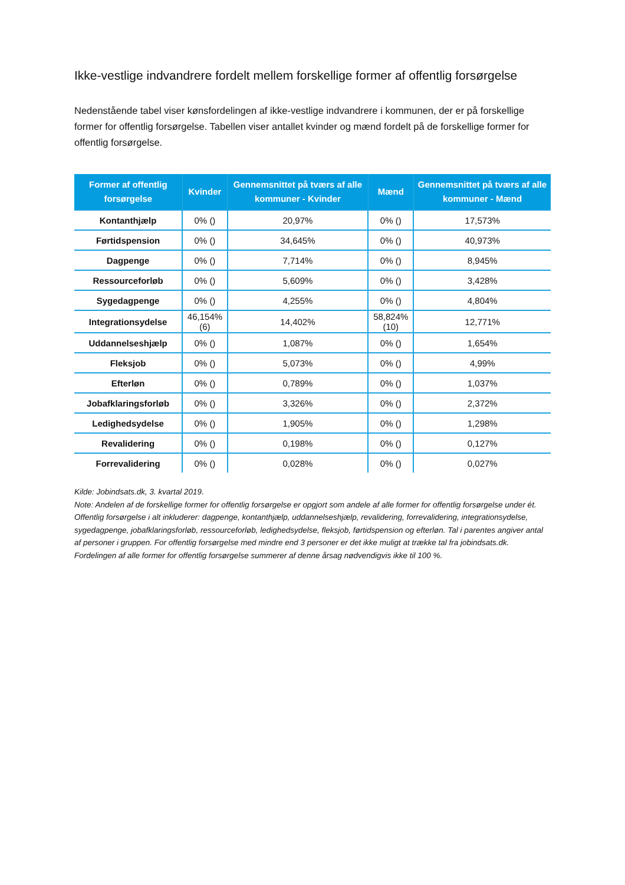Ikke-vestlige indvandrere fordelt mellem forskellige former af offentlig forsørgelse
Nedenstående tabel viser kønsfordelingen af ikke-vestlige indvandrere i kommunen, der er på forskellige former for offentlig forsørgelse. Tabellen viser antallet kvinder og mænd fordelt på de forskellige former for offentlig forsørgelse.
| Former af offentlig forsørgelse | Kvinder | Gennemsnittet på tværs af alle kommuner - Kvinder | Mænd | Gennemsnittet på tværs af alle kommuner - Mænd |
| --- | --- | --- | --- | --- |
| Kontanthjælp | 0% () | 20,97% | 0% () | 17,573% |
| Førtidspension | 0% () | 34,645% | 0% () | 40,973% |
| Dagpenge | 0% () | 7,714% | 0% () | 8,945% |
| Ressourceforløb | 0% () | 5,609% | 0% () | 3,428% |
| Sygedagpenge | 0% () | 4,255% | 0% () | 4,804% |
| Integrationsydelse | 46,154% (6) | 14,402% | 58,824% (10) | 12,771% |
| Uddannelseshjælp | 0% () | 1,087% | 0% () | 1,654% |
| Fleksjob | 0% () | 5,073% | 0% () | 4,99% |
| Efterløn | 0% () | 0,789% | 0% () | 1,037% |
| Jobafklaringsforløb | 0% () | 3,326% | 0% () | 2,372% |
| Ledighedsydelse | 0% () | 1,905% | 0% () | 1,298% |
| Revalidering | 0% () | 0,198% | 0% () | 0,127% |
| Forrevalidering | 0% () | 0,028% | 0% () | 0,027% |
Kilde: Jobindsats.dk, 3. kvartal 2019.
Note: Andelen af de forskellige former for offentlig forsørgelse er opgjort som andele af alle former for offentlig forsørgelse under ét. Offentlig forsørgelse i alt inkluderer: dagpenge, kontanthjælp, uddannelseshjælp, revalidering, forrevalidering, integrationsydelse, sygedagpenge, jobafklaringsforløb, ressourceforløb, ledighedsydelse, fleksjob, førtidspension og efterløn. Tal i parentes angiver antal af personer i gruppen. For offentlig forsørgelse med mindre end 3 personer er det ikke muligt at trække tal fra jobindsats.dk. Fordelingen af alle former for offentlig forsørgelse summerer af denne årsag nødvendigvis ikke til 100 %.